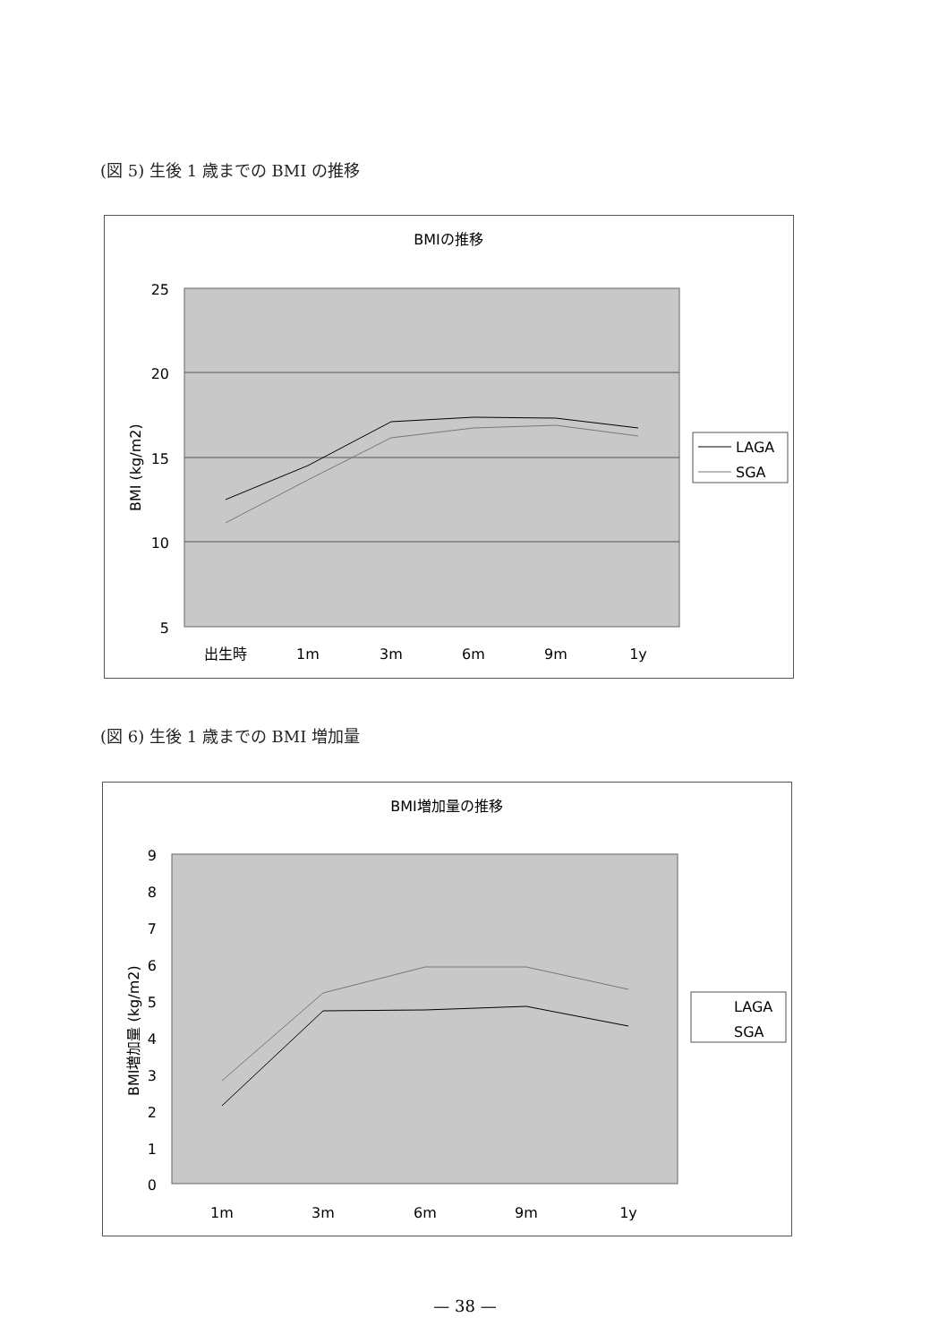(図 5) 生後 1 歳までの BMI の推移
BMIの推移
25
20
15
10
5
BMI (kg/m2)
出生時
1m
3m
6m
9m
1y
LAGA
SGA
(図 6) 生後 1 歳までの BMI 増加量
BMI増加量の推移
9
8
7
6
5
4
3
2
1
0
BMI増加量 (kg/m2)
1m
3m
6m
9m
1y
LAGA
SGA
— 38 —